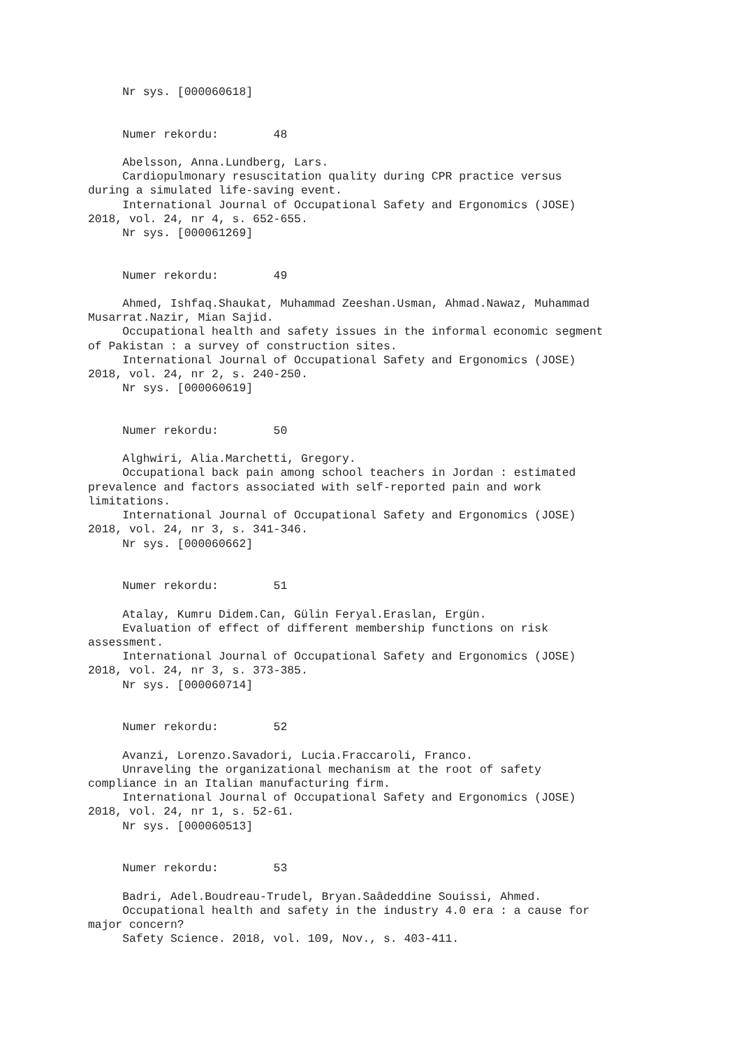Nr sys. [000060618]


     Numer rekordu:        48

     Abelsson, Anna.Lundberg, Lars.
     Cardiopulmonary resuscitation quality during CPR practice versus
during a simulated life-saving event.
     International Journal of Occupational Safety and Ergonomics (JOSE)
2018, vol. 24, nr 4, s. 652-655.
     Nr sys. [000061269]


     Numer rekordu:        49

     Ahmed, Ishfaq.Shaukat, Muhammad Zeeshan.Usman, Ahmad.Nawaz, Muhammad
Musarrat.Nazir, Mian Sajid.
     Occupational health and safety issues in the informal economic segment
of Pakistan : a survey of construction sites.
     International Journal of Occupational Safety and Ergonomics (JOSE)
2018, vol. 24, nr 2, s. 240-250.
     Nr sys. [000060619]


     Numer rekordu:        50

     Alghwiri, Alia.Marchetti, Gregory.
     Occupational back pain among school teachers in Jordan : estimated
prevalence and factors associated with self-reported pain and work
limitations.
     International Journal of Occupational Safety and Ergonomics (JOSE)
2018, vol. 24, nr 3, s. 341-346.
     Nr sys. [000060662]


     Numer rekordu:        51

     Atalay, Kumru Didem.Can, Gülin Feryal.Eraslan, Ergün.
     Evaluation of effect of different membership functions on risk
assessment.
     International Journal of Occupational Safety and Ergonomics (JOSE)
2018, vol. 24, nr 3, s. 373-385.
     Nr sys. [000060714]


     Numer rekordu:        52

     Avanzi, Lorenzo.Savadori, Lucia.Fraccaroli, Franco.
     Unraveling the organizational mechanism at the root of safety
compliance in an Italian manufacturing firm.
     International Journal of Occupational Safety and Ergonomics (JOSE)
2018, vol. 24, nr 1, s. 52-61.
     Nr sys. [000060513]


     Numer rekordu:        53

     Badri, Adel.Boudreau-Trudel, Bryan.Saâdeddine Souissi, Ahmed.
     Occupational health and safety in the industry 4.0 era : a cause for
major concern?
     Safety Science. 2018, vol. 109, Nov., s. 403-411.